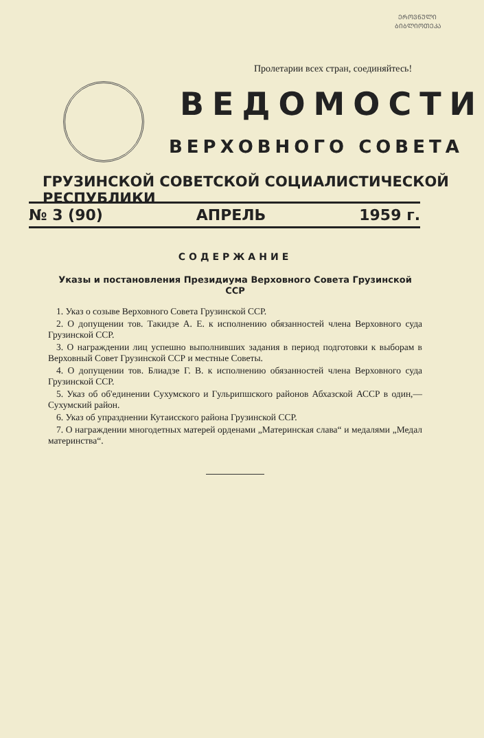ᲔᲠᲝᲕᲜᲣᲚᲘ
ᲑᲘᲑᲚᲘᲝᲗᲔᲙᲐ
Пролетарии всех стран, соединяйтесь!
ВЕДОМОСТИ
ВЕРХОВНОГО СОВЕТА
ГРУЗИНСКОЙ СОВЕТСКОЙ СОЦИАЛИСТИЧЕСКОЙ РЕСПУБЛИКИ
№ 3 (90) АПРЕЛЬ 1959 г.
СОДЕРЖАНИЕ
Указы и постановления Президиума Верховного Совета Грузинской ССР
1. Указ о созыве Верховного Совета Грузинской ССР.
2. О допущении тов. Такидзе А. Е. к исполнению обязанностей члена Верховного суда Грузинской ССР.
3. О награждении лиц успешно выполнивших задания в период подготовки к выборам в Верховный Совет Грузинской ССР и местные Советы.
4. О допущении тов. Блиадзе Г. В. к исполнению обязанностей члена Верховного суда Грузинской ССР.
5. Указ об об'единении Сухумского и Гульрипшского районов Абхазской АССР в один,—Сухумский район.
6. Указ об упразднении Кутаисского района Грузинской ССР.
7. О награждении многодетных матерей орденами „Материнская слава“ и медалями „Медал материнства“.